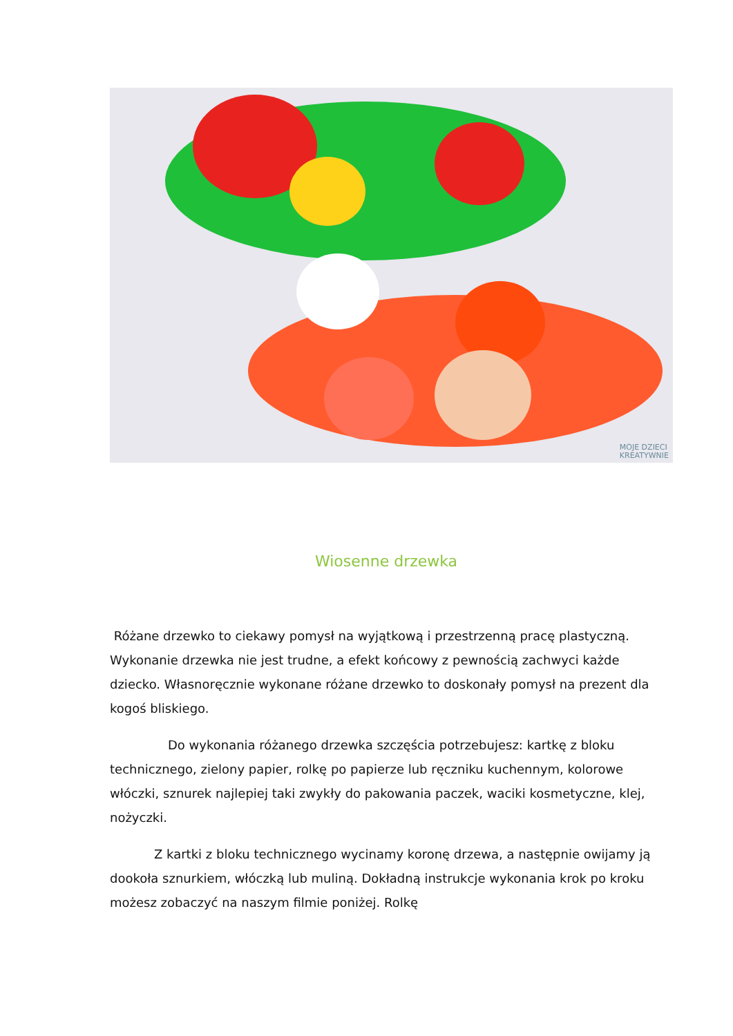MOJE DZIECI
KREATYWNIE
Wiosenne drzewka
Różane drzewko to ciekawy pomysł na wyjątkową i przestrzenną pracę plastyczną. Wykonanie drzewka nie jest trudne, a efekt końcowy z pewnością zachwyci każde dziecko. Własnoręcznie wykonane różane drzewko to doskonały pomysł na prezent dla kogoś bliskiego.
Do wykonania różanego drzewka szczęścia potrzebujesz: kartkę z bloku technicznego, zielony papier, rolkę po papierze lub ręczniku kuchennym, kolorowe włóczki, sznurek najlepiej taki zwykły do pakowania paczek, waciki kosmetyczne, klej, nożyczki.
Z kartki z bloku technicznego wycinamy koronę drzewa, a następnie owijamy ją dookoła sznurkiem, włóczką lub muliną. Dokładną instrukcje wykonania krok po kroku możesz zobaczyć na naszym filmie poniżej. Rolkę